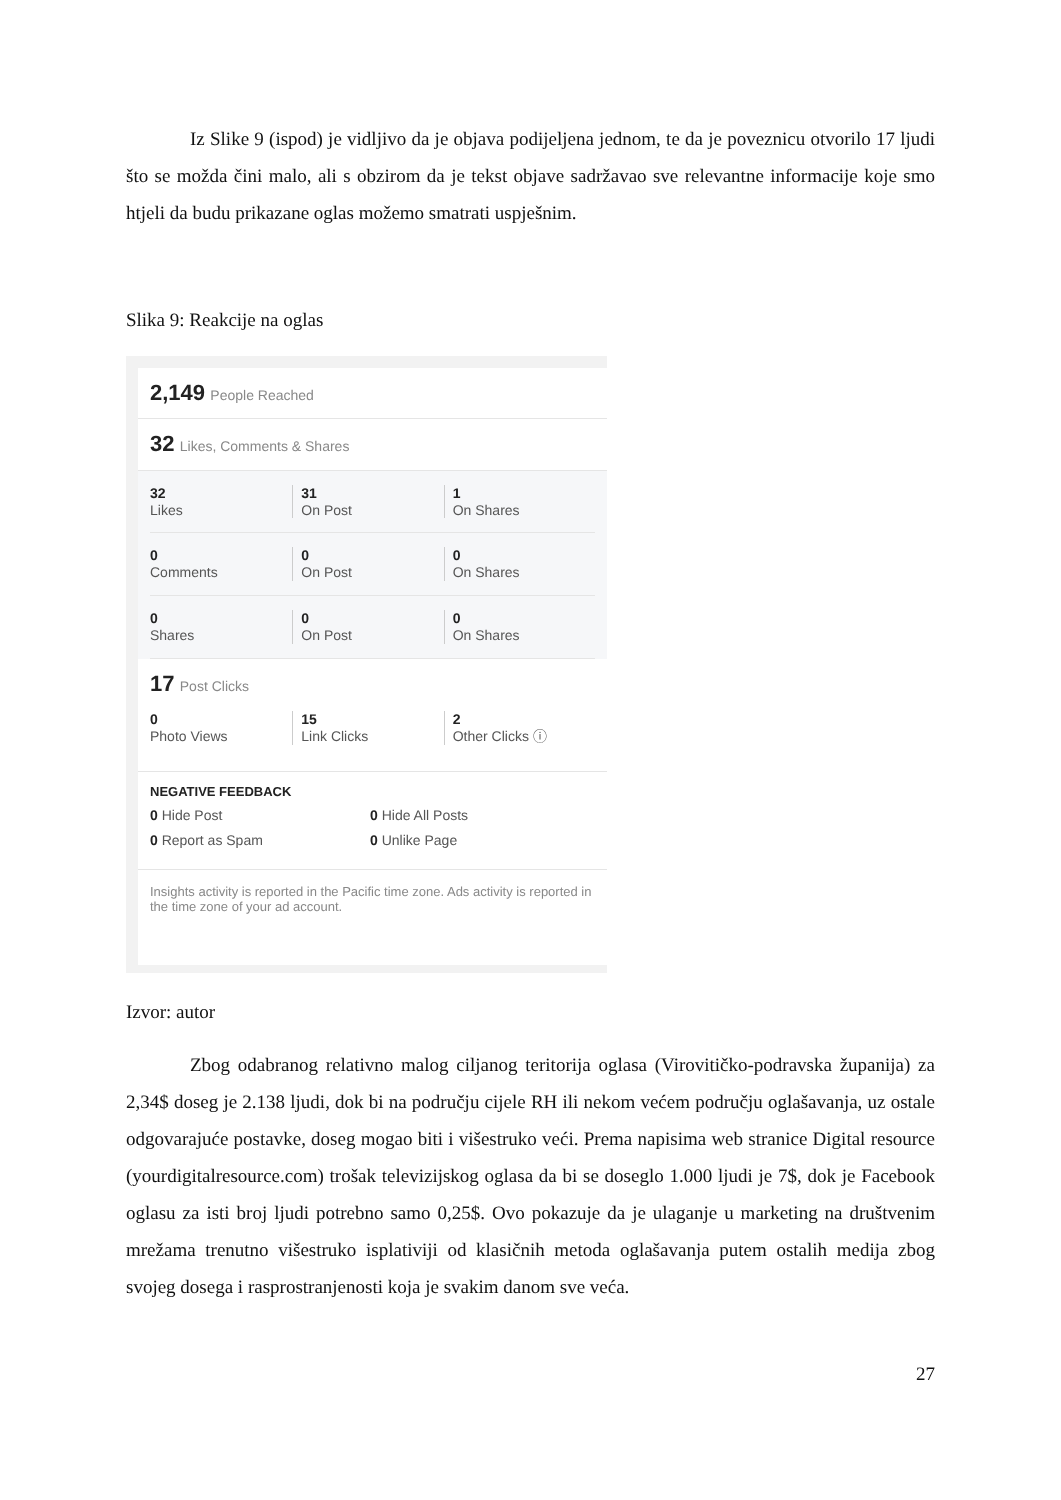Iz Slike 9 (ispod) je vidljivo da je objava podijeljena jednom, te da je poveznicu otvorilo 17 ljudi što se možda čini malo, ali s obzirom da je tekst objave sadržavao sve relevantne informacije koje smo htjeli da budu prikazane oglas možemo smatrati uspješnim.
Slika 9: Reakcije na oglas
2,149 People Reached
32 Likes, Comments & Shares
32
Likes
31
On Post
1
On Shares
0
Comments
0
On Post
0
On Shares
0
Shares
0
On Post
0
On Shares
17 Post Clicks
0
Photo Views
15
Link Clicks
2
Other Clicks ⓘ
NEGATIVE FEEDBACK
0 Hide Post 0 Hide All Posts
0 Report as Spam 0 Unlike Page
Insights activity is reported in the Pacific time zone. Ads activity is reported in the time zone of your ad account.
Izvor: autor
Zbog odabranog relativno malog ciljanog teritorija oglasa (Virovitičko-podravska županija) za 2,34$ doseg je 2.138 ljudi, dok bi na području cijele RH ili nekom većem području oglašavanja, uz ostale odgovarajuće postavke, doseg mogao biti i višestruko veći. Prema napisima web stranice Digital resource (yourdigitalresource.com) trošak televizijskog oglasa da bi se doseglo 1.000 ljudi je 7$, dok je Facebook oglasu za isti broj ljudi potrebno samo 0,25$. Ovo pokazuje da je ulaganje u marketing na društvenim mrežama trenutno višestruko isplativiji od klasičnih metoda oglašavanja putem ostalih medija zbog svojeg dosega i rasprostranjenosti koja je svakim danom sve veća.
27